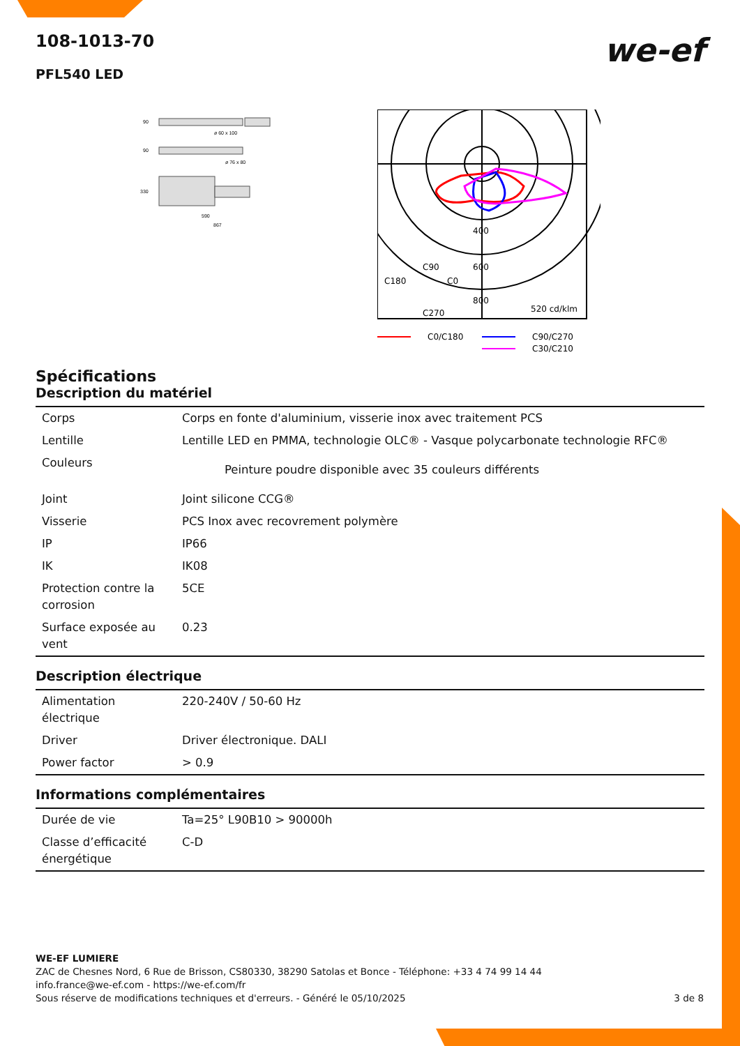108-1013-70
PFL540 LED
we-ef
90
90
330
590
867
ø 60 x 100
ø 76 x 80
C180
C90
C0
C270
400
600
800
520 cd/klm
C0/C180
C90/C270
C30/C210
Spécifications
Description du matériel
| Corps | Corps en fonte d'aluminium, visserie inox avec traitement PCS |
| Lentille | Lentille LED en PMMA, technologie OLC® - Vasque polycarbonate technologie RFC® |
| Couleurs | Peinture poudre disponible avec 35 couleurs différents |
| Joint | Joint silicone CCG® |
| Visserie | PCS Inox avec recovrement polymère |
| IP | IP66 |
| IK | IK08 |
| Protection contre la corrosion | 5CE |
| Surface exposée au vent | 0.23 |
Description électrique
| Alimentation électrique | 220-240V / 50-60 Hz |
| Driver | Driver électronique. DALI |
| Power factor | > 0.9 |
Informations complémentaires
| Durée de vie | Ta=25° L90B10 > 90000h |
| Classe d’efficacité énergétique | C-D |
WE-EF LUMIERE
ZAC de Chesnes Nord, 6 Rue de Brisson, CS80330, 38290 Satolas et Bonce - Téléphone: +33 4 74 99 14 44
info.france@we-ef.com - https://we-ef.com/fr
Sous réserve de modifications techniques et d'erreurs. - Généré le 05/10/2025 3 de 8